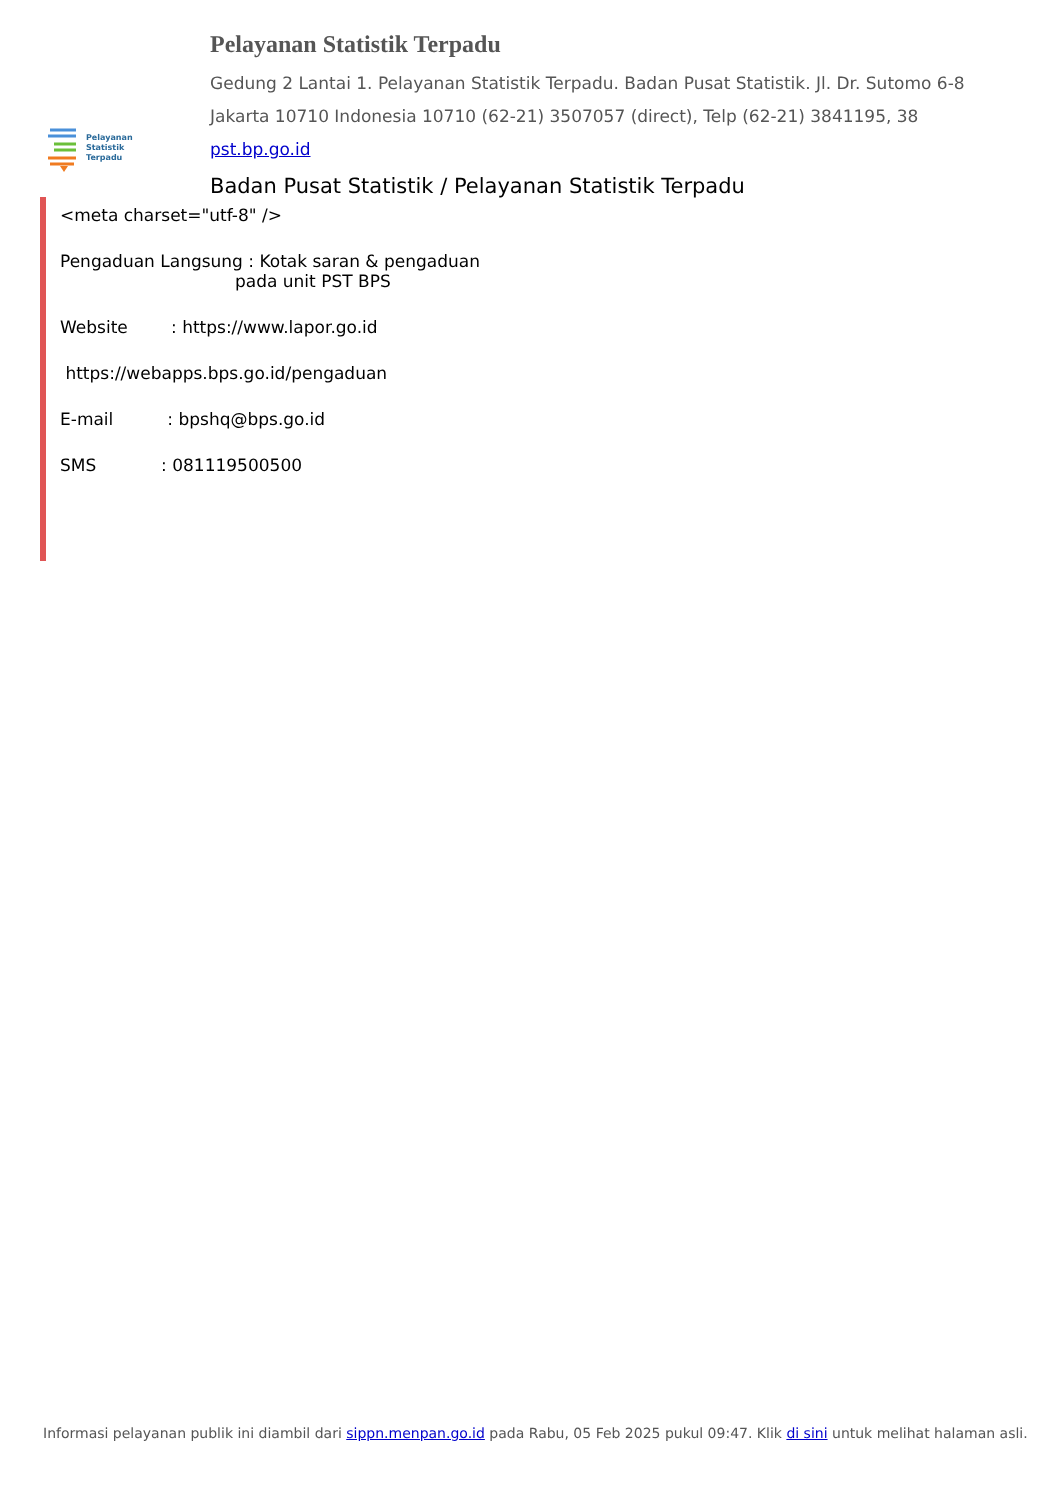Pelayanan
Statistik
Terpadu
Pelayanan Statistik Terpadu
Gedung 2 Lantai 1. Pelayanan Statistik Terpadu. Badan Pusat Statistik. Jl. Dr. Sutomo 6-8
Jakarta 10710 Indonesia 10710 (62-21) 3507057 (direct), Telp (62-21) 3841195, 38
pst.bp.go.id
Badan Pusat Statistik / Pelayanan Statistik Terpadu
<meta charset="utf-8" />
Pengaduan Langsung : Kotak saran & pengaduan
pada unit PST BPS
Website : https://www.lapor.go.id
https://webapps.bps.go.id/pengaduan
E-mail : bpshq@bps.go.id
SMS : 081119500500
Informasi pelayanan publik ini diambil dari sippn.menpan.go.id pada Rabu, 05 Feb 2025 pukul 09:47. Klik di sini untuk melihat halaman asli.